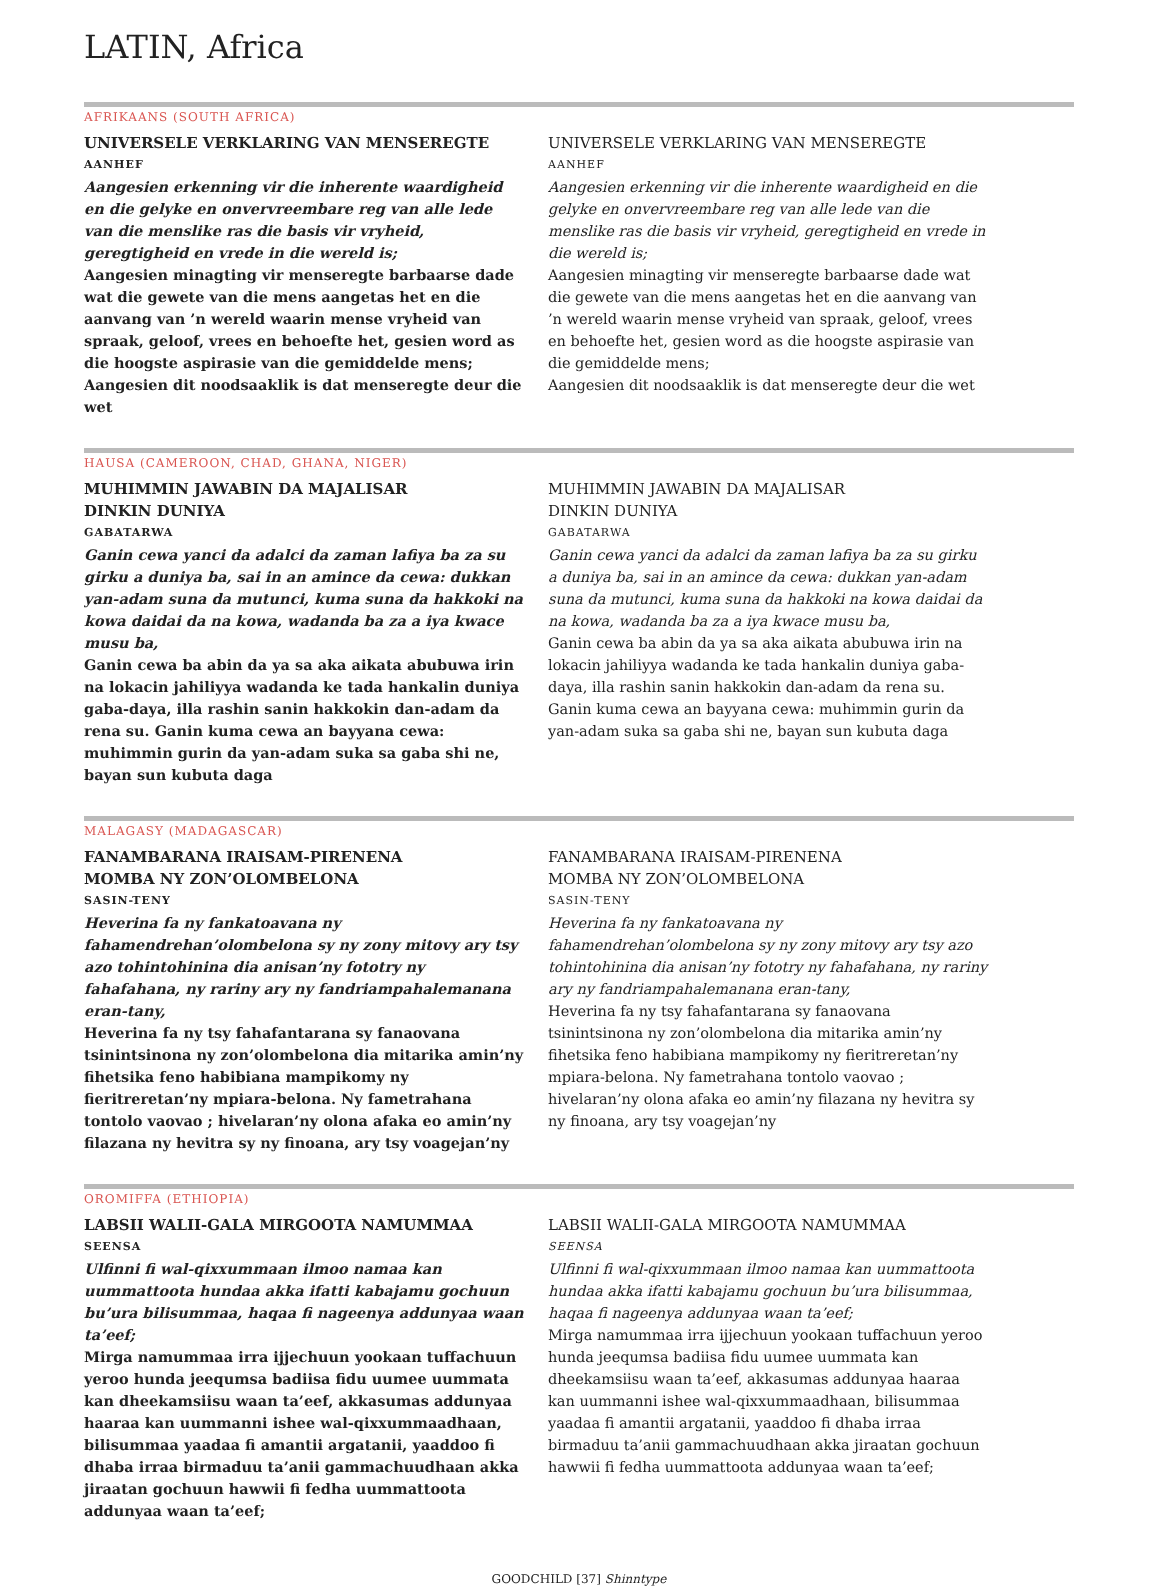LATIN, Africa
AFRIKAANS (SOUTH AFRICA)
UNIVERSELE VERKLARING VAN MENSEREGTE
AANHEF
Aangesien erkenning vir die inherente waardigheid en die gelyke en onvervreembare reg van alle lede van die menslike ras die basis vir vryheid, geregtigheid en vrede in die wereld is;
Aangesien minagting vir menseregte barbaarse dade wat die gewete van die mens aangetas het en die aanvang van ’n wereld waarin mense vryheid van spraak, geloof, vrees en behoefte het, gesien word as die hoogste aspirasie van die gemiddelde mens;
Aangesien dit noodsaaklik is dat menseregte deur die wet
UNIVERSELE VERKLARING VAN MENSEREGTE
AANHEF
Aangesien erkenning vir die inherente waardigheid en die gelyke en onvervreembare reg van alle lede van die menslike ras die basis vir vryheid, geregtigheid en vrede in die wereld is;
Aangesien minagting vir menseregte barbaarse dade wat die gewete van die mens aangetas het en die aanvang van ’n wereld waarin mense vryheid van spraak, geloof, vrees en behoefte het, gesien word as die hoogste aspirasie van die gemiddelde mens;
Aangesien dit noodsaaklik is dat menseregte deur die wet
HAUSA (CAMEROON, CHAD, GHANA, NIGER)
MUHIMMIN JAWABIN DA MAJALISAR
DINKIN DUNIYA
GABATARWA
Ganin cewa yanci da adalci da zaman lafiya ba za su girku a duniya ba, sai in an amince da cewa: dukkan yan-adam suna da mutunci, kuma suna da hakkoki na kowa daidai da na kowa, wadanda ba za a iya kwace musu ba,
Ganin cewa ba abin da ya sa aka aikata abubuwa irin na lokacin jahiliyya wadanda ke tada hankalin duniya gaba-daya, illa rashin sanin hakkokin dan-adam da rena su. Ganin kuma cewa an bayyana cewa: muhimmin gurin da yan-adam suka sa gaba shi ne, bayan sun kubuta daga
MUHIMMIN JAWABIN DA MAJALISAR
DINKIN DUNIYA
GABATARWA
Ganin cewa yanci da adalci da zaman lafiya ba za su girku a duniya ba, sai in an amince da cewa: dukkan yan-adam suna da mutunci, kuma suna da hakkoki na kowa daidai da na kowa, wadanda ba za a iya kwace musu ba,
Ganin cewa ba abin da ya sa aka aikata abubuwa irin na lokacin jahiliyya wadanda ke tada hankalin duniya gaba-daya, illa rashin sanin hakkokin dan-adam da rena su. Ganin kuma cewa an bayyana cewa: muhimmin gurin da yan-adam suka sa gaba shi ne, bayan sun kubuta daga
MALAGASY (MADAGASCAR)
FANAMBARANA IRAISAM-PIRENENA
MOMBA NY ZON’OLOMBELONA
SASIN-TENY
Heverina fa ny fankatoavana ny fahamendrehan’olombelona sy ny zony mitovy ary tsy azo tohintohinina dia anisan’ny fototry ny fahafahana, ny rariny ary ny fandriampahalemanana eran-tany,
Heverina fa ny tsy fahafantarana sy fanaovana tsinintsinona ny zon’olombelona dia mitarika amin’ny fihetsika feno habibiana mampikomy ny fieritreretan’ny mpiara-belona. Ny fametrahana tontolo vaovao ; hivelaran’ny olona afaka eo amin’ny filazana ny hevitra sy ny finoana, ary tsy voagejan’ny
FANAMBARANA IRAISAM-PIRENENA
MOMBA NY ZON’OLOMBELONA
SASIN-TENY
Heverina fa ny fankatoavana ny fahamendrehan’olombelona sy ny zony mitovy ary tsy azo tohintohinina dia anisan’ny fototry ny fahafahana, ny rariny ary ny fandriampahalemanana eran-tany,
Heverina fa ny tsy fahafantarana sy fanaovana tsinintsinona ny zon’olombelona dia mitarika amin’ny fihetsika feno habibiana mampikomy ny fieritreretan’ny mpiara-belona. Ny fametrahana tontolo vaovao ; hivelaran’ny olona afaka eo amin’ny filazana ny hevitra sy ny finoana, ary tsy voagejan’ny
OROMIFFA (ETHIOPIA)
LABSII WALII-GALA MIRGOOTA NAMUMMAA
SEENSA
Ulfinni fi wal-qixxummaan ilmoo namaa kan uummattoota hundaa akka ifatti kabajamu gochuun bu’ura bilisummaa, haqaa fi nageenya addunyaa waan ta’eef;
Mirga namummaa irra ijjechuun yookaan tuffachuun yeroo hunda jeequmsa badiisa fidu uumee uummata kan dheekamsiisu waan ta’eef, akkasumas addunyaa haaraa kan uummanni ishee wal-qixxummaadhaan, bilisummaa yaadaa fi amantii argatanii, yaaddoo fi dhaba irraa birmaduu ta’anii gammachuudhaan akka jiraatan gochuun hawwii fi fedha uummattoota addunyaa waan ta’eef;
LABSII WALII-GALA MIRGOOTA NAMUMMAA
SEENSA
Ulfinni fi wal-qixxummaan ilmoo namaa kan uummattoota hundaa akka ifatti kabajamu gochuun bu’ura bilisummaa, haqaa fi nageenya addunyaa waan ta’eef;
Mirga namummaa irra ijjechuun yookaan tuffachuun yeroo hunda jeequmsa badiisa fidu uumee uummata kan dheekamsiisu waan ta’eef, akkasumas addunyaa haaraa kan uummanni ishee wal-qixxummaadhaan, bilisummaa yaadaa fi amantii argatanii, yaaddoo fi dhaba irraa birmaduu ta’anii gammachuudhaan akka jiraatan gochuun hawwii fi fedha uummattoota addunyaa waan ta’eef;
GOODCHILD [37] Shinntype